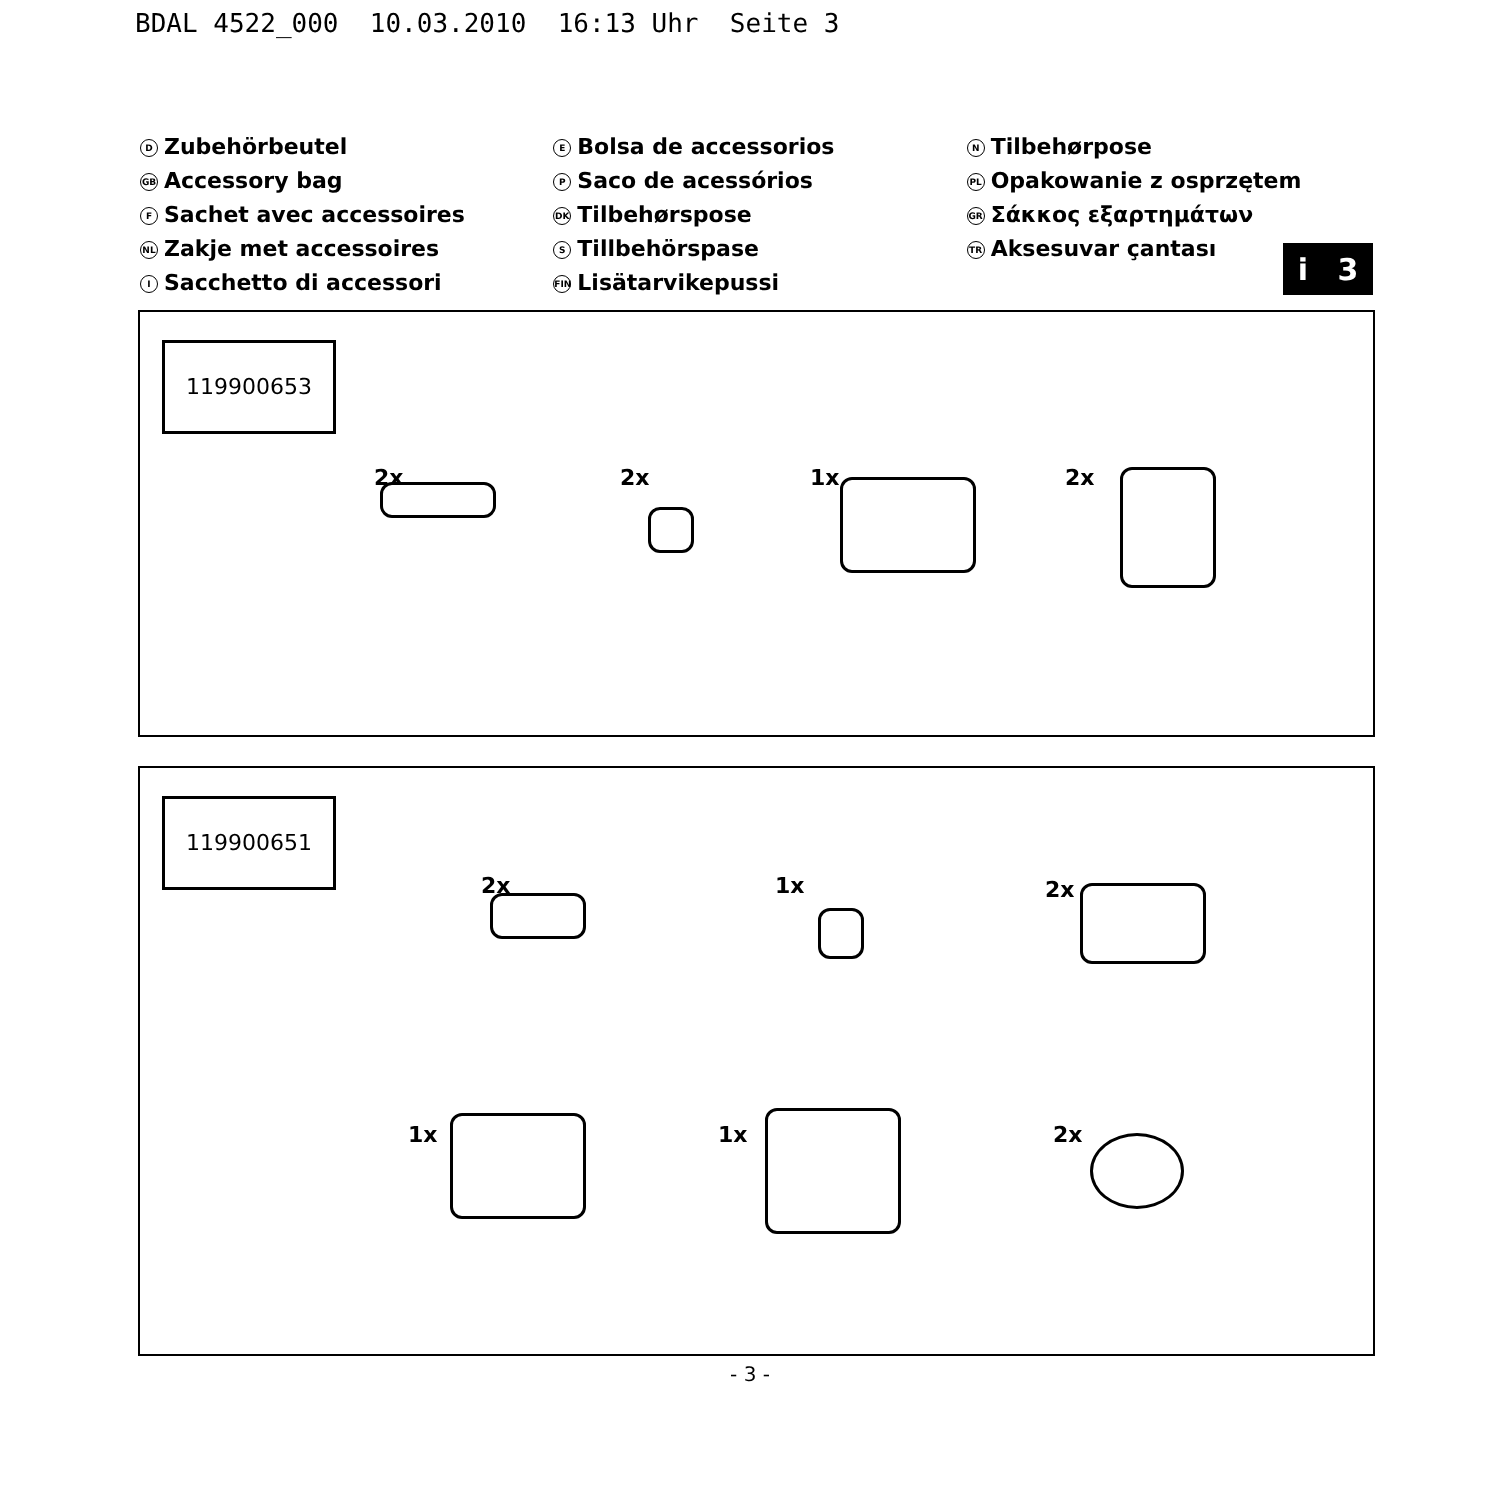BDAL 4522_000 10.03.2010 16:13 Uhr Seite 3
D Zubehörbeutel
GB Accessory bag
F Sachet avec accessoires
NL Zakje met accessoires
I Sacchetto di accessori
E Bolsa de accessorios
P Saco de acessórios
DK Tilbehørspose
S Tillbehörspase
FIN Lisätarvikepussi
N Tilbehørpose
PL Opakowanie z osprzętem
GR Σάκκος εξαρτημάτων
TR Aksesuvar çantası
i 3
119900653
2x 2x 1x 2x
119900651
2x 1x 2x
1x 1x 2x
- 3 -